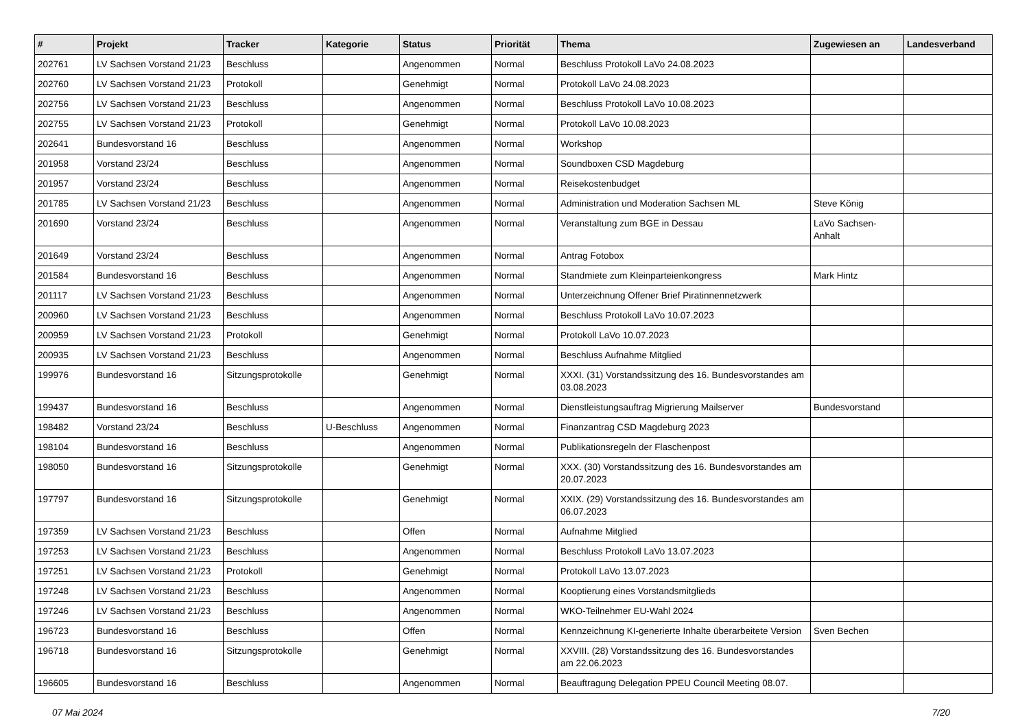| # | Projekt | Tracker | Kategorie | Status | Priorität | Thema | Zugewiesen an | Landesverband |
| --- | --- | --- | --- | --- | --- | --- | --- | --- |
| 202761 | LV Sachsen Vorstand 21/23 | Beschluss | | Angenommen | Normal | Beschluss Protokoll LaVo 24.08.2023 | | |
| 202760 | LV Sachsen Vorstand 21/23 | Protokoll | | Genehmigt | Normal | Protokoll LaVo 24.08.2023 | | |
| 202756 | LV Sachsen Vorstand 21/23 | Beschluss | | Angenommen | Normal | Beschluss Protokoll LaVo 10.08.2023 | | |
| 202755 | LV Sachsen Vorstand 21/23 | Protokoll | | Genehmigt | Normal | Protokoll LaVo 10.08.2023 | | |
| 202641 | Bundesvorstand 16 | Beschluss | | Angenommen | Normal | Workshop | | |
| 201958 | Vorstand 23/24 | Beschluss | | Angenommen | Normal | Soundboxen CSD Magdeburg | | |
| 201957 | Vorstand 23/24 | Beschluss | | Angenommen | Normal | Reisekostenbudget | | |
| 201785 | LV Sachsen Vorstand 21/23 | Beschluss | | Angenommen | Normal | Administration und Moderation Sachsen ML | Steve König | |
| 201690 | Vorstand 23/24 | Beschluss | | Angenommen | Normal | Veranstaltung zum BGE in Dessau | LaVo Sachsen-Anhalt | |
| 201649 | Vorstand 23/24 | Beschluss | | Angenommen | Normal | Antrag Fotobox | | |
| 201584 | Bundesvorstand 16 | Beschluss | | Angenommen | Normal | Standmiete zum Kleinparteienkongress | Mark Hintz | |
| 201117 | LV Sachsen Vorstand 21/23 | Beschluss | | Angenommen | Normal | Unterzeichnung Offener Brief Piratinnennetzwerk | | |
| 200960 | LV Sachsen Vorstand 21/23 | Beschluss | | Angenommen | Normal | Beschluss Protokoll LaVo 10.07.2023 | | |
| 200959 | LV Sachsen Vorstand 21/23 | Protokoll | | Genehmigt | Normal | Protokoll LaVo 10.07.2023 | | |
| 200935 | LV Sachsen Vorstand 21/23 | Beschluss | | Angenommen | Normal | Beschluss Aufnahme Mitglied | | |
| 199976 | Bundesvorstand 16 | Sitzungsprotokolle | | Genehmigt | Normal | XXXI. (31) Vorstandssitzung des 16. Bundesvorstandes am 03.08.2023 | | |
| 199437 | Bundesvorstand 16 | Beschluss | | Angenommen | Normal | Dienstleistungsauftrag Migrierung Mailserver | Bundesvorstand | |
| 198482 | Vorstand 23/24 | Beschluss | U-Beschluss | Angenommen | Normal | Finanzantrag CSD Magdeburg 2023 | | |
| 198104 | Bundesvorstand 16 | Beschluss | | Angenommen | Normal | Publikationsregeln der Flaschenpost | | |
| 198050 | Bundesvorstand 16 | Sitzungsprotokolle | | Genehmigt | Normal | XXX. (30) Vorstandssitzung des 16. Bundesvorstandes am 20.07.2023 | | |
| 197797 | Bundesvorstand 16 | Sitzungsprotokolle | | Genehmigt | Normal | XXIX. (29) Vorstandssitzung des 16. Bundesvorstandes am 06.07.2023 | | |
| 197359 | LV Sachsen Vorstand 21/23 | Beschluss | | Offen | Normal | Aufnahme Mitglied | | |
| 197253 | LV Sachsen Vorstand 21/23 | Beschluss | | Angenommen | Normal | Beschluss Protokoll LaVo 13.07.2023 | | |
| 197251 | LV Sachsen Vorstand 21/23 | Protokoll | | Genehmigt | Normal | Protokoll LaVo 13.07.2023 | | |
| 197248 | LV Sachsen Vorstand 21/23 | Beschluss | | Angenommen | Normal | Kooptierung eines Vorstandsmitglieds | | |
| 197246 | LV Sachsen Vorstand 21/23 | Beschluss | | Angenommen | Normal | WKO-Teilnehmer EU-Wahl 2024 | | |
| 196723 | Bundesvorstand 16 | Beschluss | | Offen | Normal | Kennzeichnung KI-generierte Inhalte überarbeitete Version | Sven Bechen | |
| 196718 | Bundesvorstand 16 | Sitzungsprotokolle | | Genehmigt | Normal | XXVIII. (28) Vorstandssitzung des 16. Bundesvorstandes am 22.06.2023 | | |
| 196605 | Bundesvorstand 16 | Beschluss | | Angenommen | Normal | Beauftragung Delegation PPEU Council Meeting 08.07. | | |
07 Mai 2024 7/20